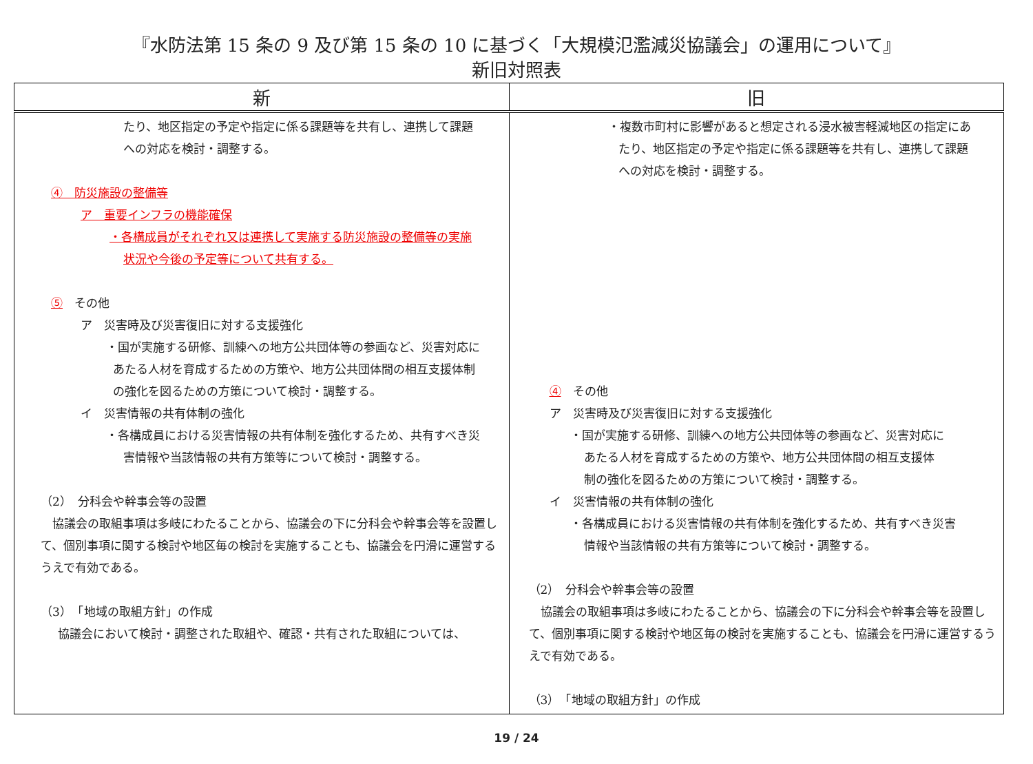『水防法第 15 条の 9 及び第 15 条の 10 に基づく「大規模氾濫減災協議会」の運用について』
新旧対照表
| 新 | 旧 |
| --- | --- |
| たり、地区指定の予定や指定に係る課題等を共有し、連携して課題 への対応を検討・調整する。 ④ 防災施設の整備等 ア 重要インフラの機能確保 ・各構成員がそれぞれ又は連携して実施する防災施設の整備等の実施 状況や今後の予定等について共有する。 ⑤ その他 ア 災害時及び災害復旧に対する支援強化 ・国が実施する研修、訓練への地方公共団体等の参画など、災害対応に あたる人材を育成するための方策や、地方公共団体間の相互支援体制 の強化を図るための方策について検討・調整する。 イ 災害情報の共有体制の強化 ・各構成員における災害情報の共有体制を強化するため、共有すべき災 害情報や当該情報の共有方策等について検討・調整する。 （2） 分科会や幹事会等の設置 協議会の取組事項は多岐にわたることから、協議会の下に分科会や幹事会等を設置して、個別事項に関する検討や地区毎の検討を実施することも、協議会を円滑に運営するうえで有効である。 （3） 「地域の取組方針」の作成 協議会において検討・調整された取組や、確認・共有された取組については、 | ・複数市町村に影響があると想定される浸水被害軽減地区の指定にあ たり、地区指定の予定や指定に係る課題等を共有し、連携して課題 への対応を検討・調整する。 ④ その他 ア 災害時及び災害復旧に対する支援強化 ・国が実施する研修、訓練への地方公共団体等の参画など、災害対応に あたる人材を育成するための方策や、地方公共団体間の相互支援体 制の強化を図るための方策について検討・調整する。 イ 災害情報の共有体制の強化 ・各構成員における災害情報の共有体制を強化するため、共有すべき災害 情報や当該情報の共有方策等について検討・調整する。 （2） 分科会や幹事会等の設置 協議会の取組事項は多岐にわたることから、協議会の下に分科会や幹事会等を設置して、個別事項に関する検討や地区毎の検討を実施することも、協議会を円滑に運営するうえで有効である。 （3） 「地域の取組方針」の作成 |
19 / 24